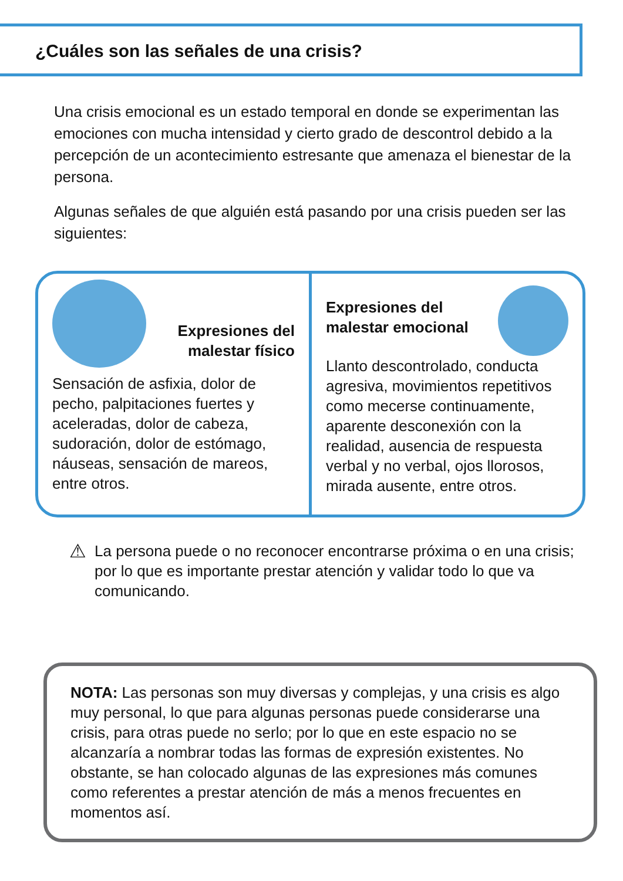¿Cuáles son las señales de una crisis?
Una crisis emocional es un estado temporal en donde se experimentan las emociones con mucha intensidad y cierto grado de descontrol debido a la percepción de un acontecimiento estresante que amenaza el bienestar de la persona.
Algunas señales de que alguién está pasando por una crisis pueden ser las siguientes:
Expresiones del
malestar físico
Sensación de asfixia, dolor de pecho, palpitaciones fuertes y aceleradas, dolor de cabeza, sudoración, dolor de estómago, náuseas, sensación de mareos, entre otros.
Expresiones del
malestar emocional
Llanto descontrolado, conducta agresiva, movimientos repetitivos como mecerse continuamente, aparente desconexión con la realidad, ausencia de respuesta verbal y no verbal, ojos llorosos, mirada ausente, entre otros.
⚠
La persona puede o no reconocer encontrarse próxima o en una crisis; por lo que es importante prestar atención y validar todo lo que va comunicando.
NOTA: Las personas son muy diversas y complejas, y una crisis es algo muy personal, lo que para algunas personas puede considerarse una crisis, para otras puede no serlo; por lo que en este espacio no se alcanzaría a nombrar todas las formas de expresión existentes. No obstante, se han colocado algunas de las expresiones más comunes como referentes a prestar atención de más a menos frecuentes en momentos así.